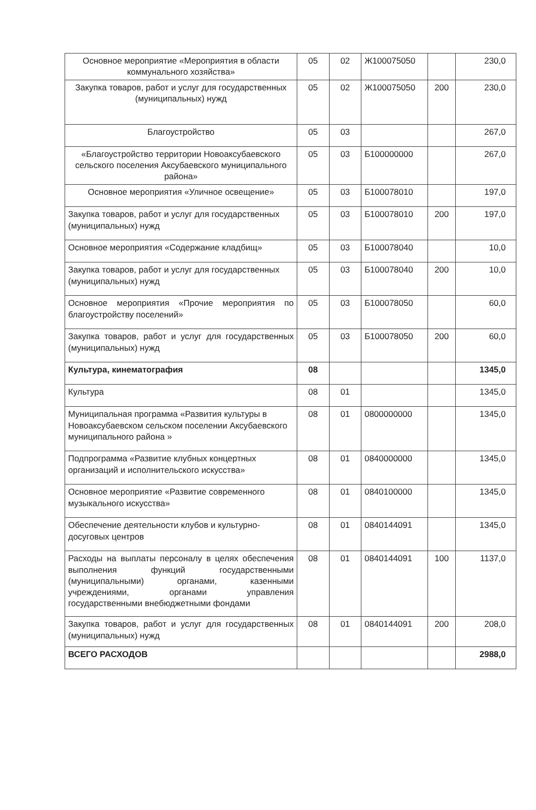| Основное мероприятие «Мероприятия в области коммунального хозяйства» | 05 | 02 | Ж100075050 | | 230,0 |
| Закупка товаров, работ и услуг для государственных (муниципальных) нужд | 05 | 02 | Ж100075050 | 200 | 230,0 |
| Благоустройство | 05 | 03 | | | 267,0 |
| «Благоустройство территории Новоаксубаевского сельского поселения Аксубаевского муниципального района» | 05 | 03 | Б100000000 | | 267,0 |
| Основное мероприятия «Уличное освещение» | 05 | 03 | Б100078010 | | 197,0 |
| Закупка товаров, работ и услуг для государственных (муниципальных) нужд | 05 | 03 | Б100078010 | 200 | 197,0 |
| Основное мероприятия «Содержание кладбищ» | 05 | 03 | Б100078040 | | 10,0 |
| Закупка товаров, работ и услуг для государственных (муниципальных) нужд | 05 | 03 | Б100078040 | 200 | 10,0 |
| Основное мероприятия «Прочие мероприятия по благоустройству поселений» | 05 | 03 | Б100078050 | | 60,0 |
| Закупка товаров, работ и услуг для государственных (муниципальных) нужд | 05 | 03 | Б100078050 | 200 | 60,0 |
| Культура, кинематография | 08 | | | | 1345,0 |
| Культура | 08 | 01 | | | 1345,0 |
| Муниципальная программа «Развития культуры в Новоаксубаевском сельском поселении Аксубаевского муниципального района » | 08 | 01 | 0800000000 | | 1345,0 |
| Подпрограмма «Развитие клубных концертных организаций и исполнительского искусства» | 08 | 01 | 0840000000 | | 1345,0 |
| Основное мероприятие «Развитие современного музыкального искусства» | 08 | 01 | 0840100000 | | 1345,0 |
| Обеспечение деятельности клубов и культурно-досуговых центров | 08 | 01 | 0840144091 | | 1345,0 |
| Расходы на выплаты персоналу в целях обеспечения выполнения функций государственными (муниципальными) органами, казенными учреждениями, органами управления государственными внебюджетными фондами | 08 | 01 | 0840144091 | 100 | 1137,0 |
| Закупка товаров, работ и услуг для государственных (муниципальных) нужд | 08 | 01 | 0840144091 | 200 | 208,0 |
| ВСЕГО РАСХОДОВ | | | | | 2988,0 |